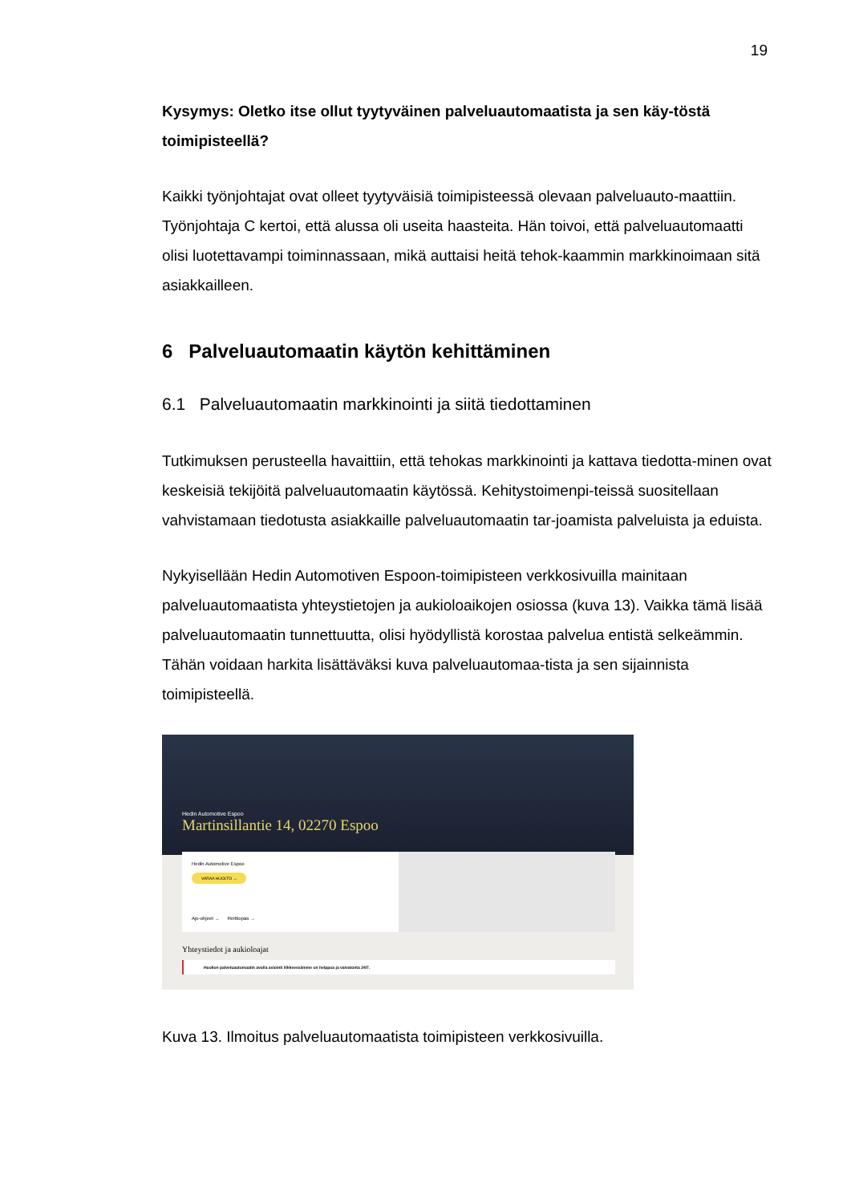19
Kysymys: Oletko itse ollut tyytyväinen palveluautomaatista ja sen käy-töstä toimipisteellä?
Kaikki työnjohtajat ovat olleet tyytyväisiä toimipisteessä olevaan palveluauto-maattiin. Työnjohtaja C kertoi, että alussa oli useita haasteita. Hän toivoi, että palveluautomaatti olisi luotettavampi toiminnassaan, mikä auttaisi heitä tehok-kaammin markkinoimaan sitä asiakkailleen.
6 Palveluautomaatin käytön kehittäminen
6.1 Palveluautomaatin markkinointi ja siitä tiedottaminen
Tutkimuksen perusteella havaittiin, että tehokas markkinointi ja kattava tiedotta-minen ovat keskeisiä tekijöitä palveluautomaatin käytössä. Kehitystoimenpi-teissä suositellaan vahvistamaan tiedotusta asiakkaille palveluautomaatin tar-joamista palveluista ja eduista.
Nykyisellään Hedin Automotiven Espoon-toimipisteen verkkosivuilla mainitaan palveluautomaatista yhteystietojen ja aukioloaikojen osiossa (kuva 13). Vaikka tämä lisää palveluautomaatin tunnettuutta, olisi hyödyllistä korostaa palvelua entistä selkeämmin. Tähän voidaan harkita lisättäväksi kuva palveluautomaa-tista ja sen sijainnista toimipisteellä.
Hedin Automotive Espoo
Martinsillantie 14, 02270 Espoo
Hedin Automotive Espoo
VARAA HUOLTO →
Ajo-ohjeet → Reittiopas →
Yhteystiedot ja aukioloajat
Huollon palveluautomaatin avulla asiointi liikkeessämme on helppoa ja vaivatonta 24/7.
Kuva 13. Ilmoitus palveluautomaatista toimipisteen verkkosivuilla.